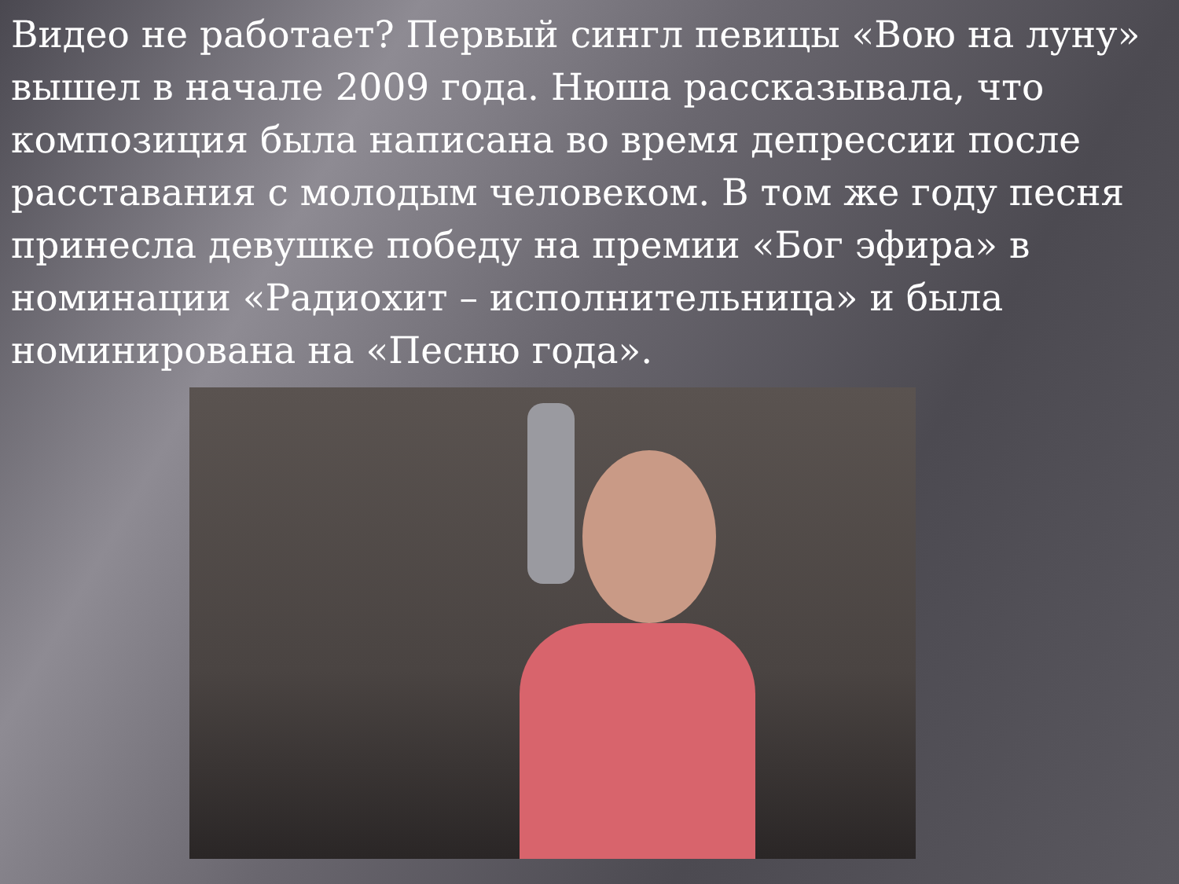Видео не работает? Первый сингл певицы «Вою на луну» вышел в начале 2009 года. Нюша рассказывала, что композиция была написана во время депрессии после расставания с молодым человеком. В том же году песня принесла девушке победу на премии «Бог эфира» в номинации «Радиохит – исполнительница» и была номинирована на «Песню года».